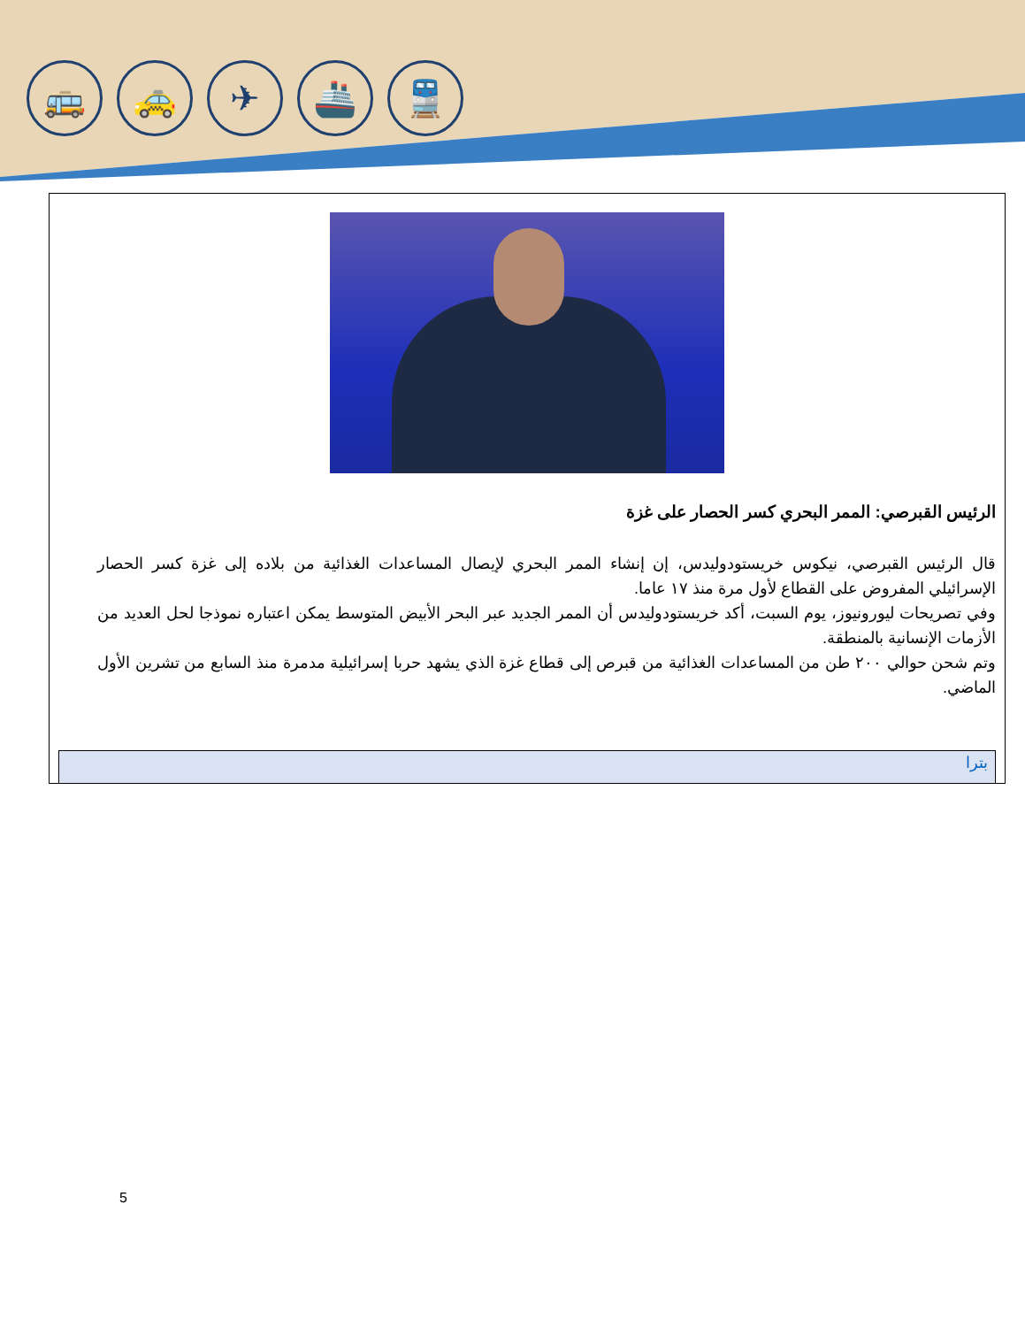🚌 🚕 ✈ 🚢 🚆
الرئيس القبرصي: الممر البحري كسر الحصار على غزة
قال الرئيس القبرصي، نيكوس خريستودوليدس، إن إنشاء الممر البحري لإيصال المساعدات الغذائية من بلاده إلى غزة كسر الحصار الإسرائيلي المفروض على القطاع لأول مرة منذ ١٧ عاما.
وفي تصريحات ليورونيوز، يوم السبت، أكد خريستودوليدس أن الممر الجديد عبر البحر الأبيض المتوسط يمكن اعتباره نموذجا لحل العديد من الأزمات الإنسانية بالمنطقة.
وتم شحن حوالي ٢٠٠ طن من المساعدات الغذائية من قبرص إلى قطاع غزة الذي يشهد حربا إسرائيلية مدمرة منذ السابع من تشرين الأول الماضي.
بترا
5